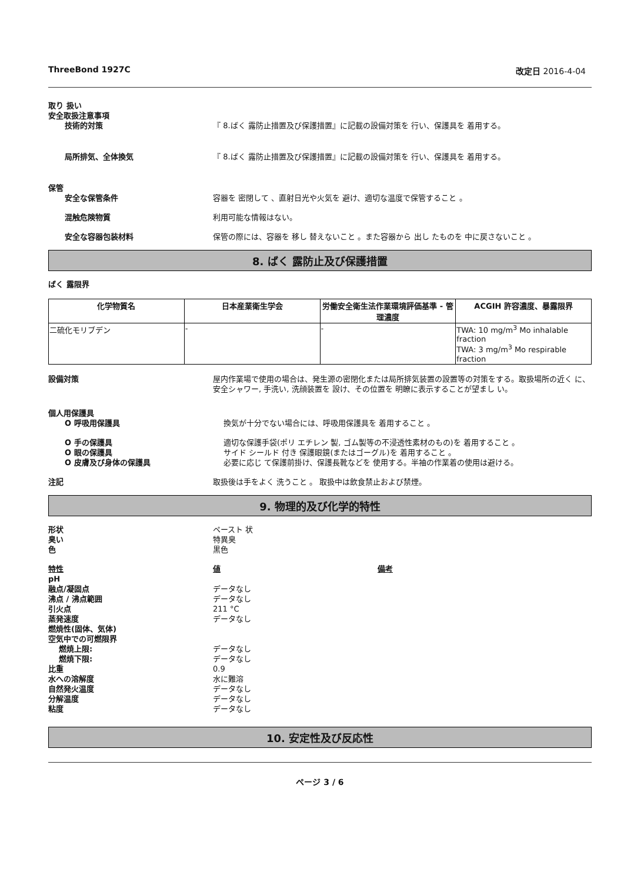ThreeBond 1927C 改定日 2016-4-04
取り 扱い
安全取扱注意事項
技術的対策 『 8.ばく 露防止措置及び保護措置』に記載の設備対策を 行い、保護具を 着用する。
局所排気、全体換気 『 8.ばく 露防止措置及び保護措置』に記載の設備対策を 行い、保護具を 着用する。
保管
安全な保管条件 容器を 密閉して 、直射日光や火気を 避け、適切な温度で保管すること 。
混触危険物質 利用可能な情報はない。
安全な容器包装材料 保管の際には、容器を 移し 替えないこと 。また容器から 出し たものを 中に戻さないこと 。
8. ばく 露防止及び保護措置
ばく 露限界
| 化学物質名 | 日本産業衛生学会 | 労働安全衛生法作業環境評価基準 - 管理濃度 | ACGIH 許容濃度、暴露限界 |
| --- | --- | --- | --- |
| 二硫化モリブデン | - | - | TWA: 10 mg/m<sup>3</sup> Mo inhalable fraction TWA: 3 mg/m<sup>3</sup> Mo respirable fraction |
設備対策 屋内作業場で使用の場合は、発生源の密閉化または局所排気装置の設置等の対策をする。取扱場所の近く に、安全シャワー, 手洗い, 洗顔装置を 設け、その位置を 明瞭に表示することが望まし い。
個人用保護具
O 呼吸用保護具 換気が十分でない場合には、呼吸用保護具を 着用すること 。
O 手の保護具 適切な保護手袋(ポリ エチレン 製, ゴム製等の不浸透性素材のもの)を 着用すること 。
O 眼の保護具 サイド シールド 付き 保護眼鏡(またはゴーグル)を 着用すること 。
O 皮膚及び身体の保護具 必要に応じ て保護前掛け、保護長靴などを 使用する。半袖の作業着の使用は避ける。
注記 取扱後は手をよく 洗うこと 。 取扱中は飲食禁止および禁煙。
9. 物理的及び化学的特性
形状 ペースト 状
臭い 特異臭
色 黒色
特性 値 備考
pH
融点/凝固点 データなし
沸点 / 沸点範囲 データなし
引火点 211 °C
蒸発速度 データなし
燃焼性(固体、気体)
空気中での可燃限界
燃焼上限: データなし
燃焼下限: データなし
比重 0.9
水への溶解度 水に難溶
自然発火温度 データなし
分解温度 データなし
粘度 データなし
10. 安定性及び反応性
ページ 3 / 6